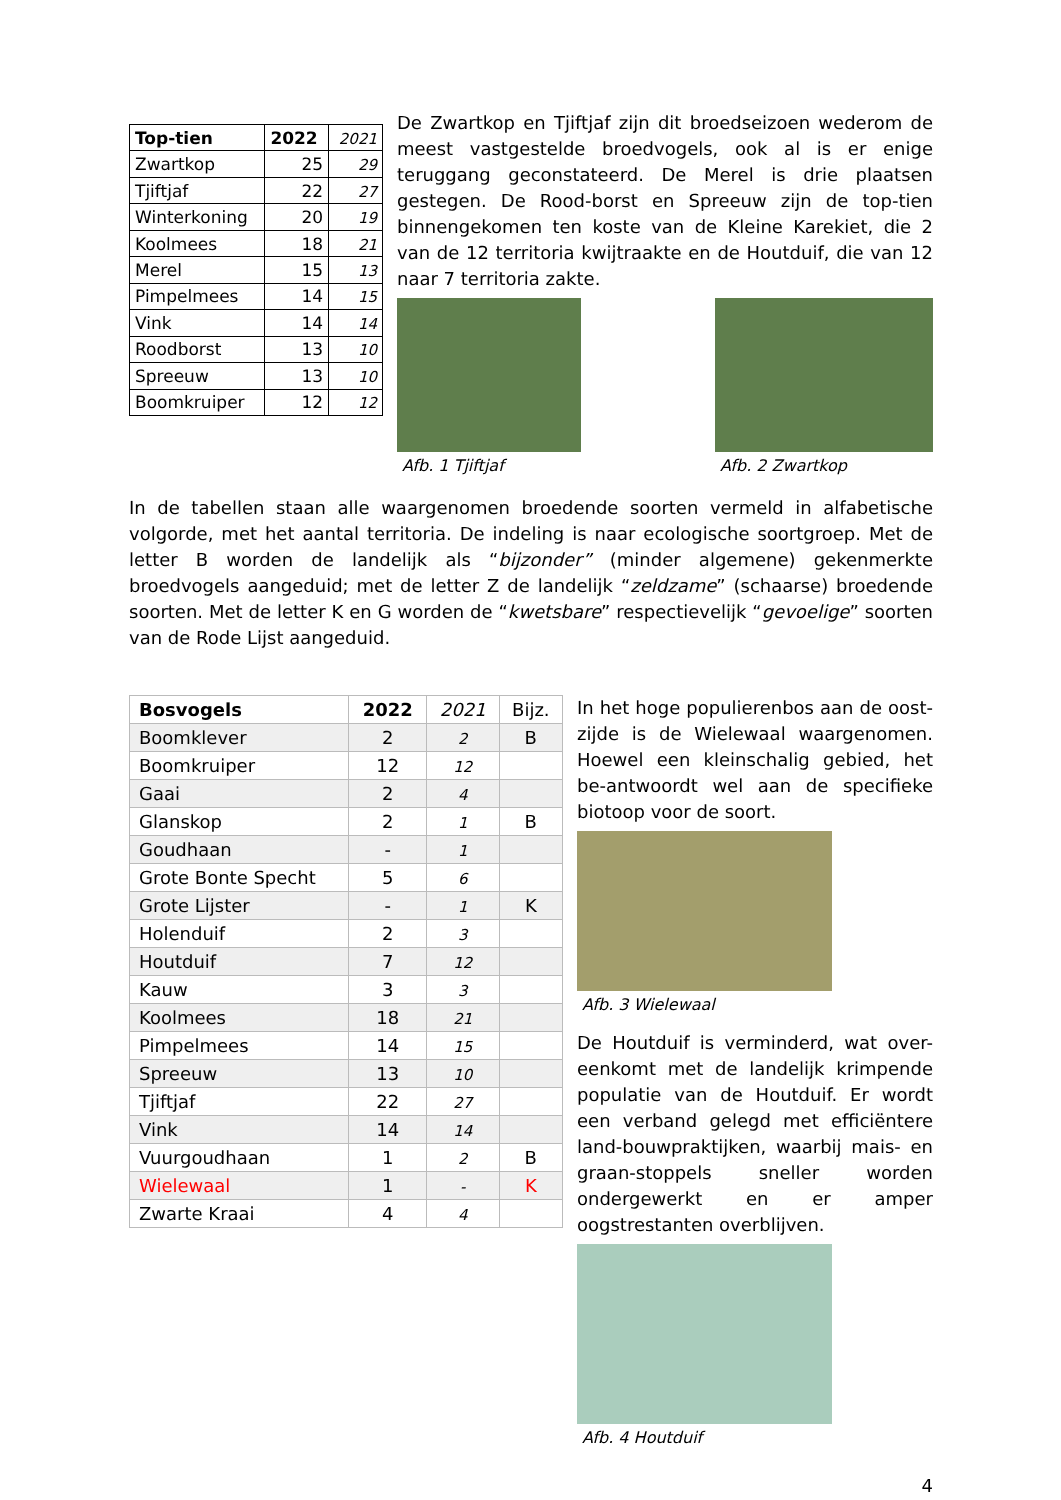| Top-tien | 2022 | 2021 |
| Zwartkop | 25 | 29 |
| Tjiftjaf | 22 | 27 |
| Winterkoning | 20 | 19 |
| Koolmees | 18 | 21 |
| Merel | 15 | 13 |
| Pimpelmees | 14 | 15 |
| Vink | 14 | 14 |
| Roodborst | 13 | 10 |
| Spreeuw | 13 | 10 |
| Boomkruiper | 12 | 12 |
De Zwartkop en Tjiftjaf zijn dit broedseizoen wederom de meest vastgestelde broedvogels, ook al is er enige teruggang geconstateerd. De Merel is drie plaatsen gestegen. De Rood-borst en Spreeuw zijn de top-tien binnengekomen ten koste van de Kleine Karekiet, die 2 van de 12 territoria kwijtraakte en de Houtduif, die van 12 naar 7 territoria zakte.
Afb. 1 Tjiftjaf Afb. 2 Zwartkop
In de tabellen staan alle waargenomen broedende soorten vermeld in alfabetische volgorde, met het aantal territoria. De indeling is naar ecologische soortgroep. Met de letter B worden de landelijk als “bijzonder” (minder algemene) gekenmerkte broedvogels aangeduid; met de letter Z de landelijk “zeldzame” (schaarse) broedende soorten. Met de letter K en G worden de “kwetsbare” respectievelijk “gevoelige” soorten van de Rode Lijst aangeduid.
| Bosvogels | 2022 | 2021 | Bijz. |
| Boomklever | 2 | 2 | B |
| Boomkruiper | 12 | 12 | |
| Gaai | 2 | 4 | |
| Glanskop | 2 | 1 | B |
| Goudhaan | - | 1 | |
| Grote Bonte Specht | 5 | 6 | |
| Grote Lijster | - | 1 | K |
| Holenduif | 2 | 3 | |
| Houtduif | 7 | 12 | |
| Kauw | 3 | 3 | |
| Koolmees | 18 | 21 | |
| Pimpelmees | 14 | 15 | |
| Spreeuw | 13 | 10 | |
| Tjiftjaf | 22 | 27 | |
| Vink | 14 | 14 | |
| Vuurgoudhaan | 1 | 2 | B |
| Wielewaal | 1 | - | K |
| Zwarte Kraai | 4 | 4 | |
In het hoge populierenbos aan de oost-zijde is de Wielewaal waargenomen. Hoewel een kleinschalig gebied, het be-antwoordt wel aan de specifieke biotoop voor de soort.
Afb. 3 Wielewaal
De Houtduif is verminderd, wat over-eenkomt met de landelijk krimpende populatie van de Houtduif. Er wordt een verband gelegd met efficiëntere land-bouwpraktijken, waarbij mais- en graan-stoppels sneller worden ondergewerkt en er amper oogstrestanten overblijven.
Afb. 4 Houtduif
4